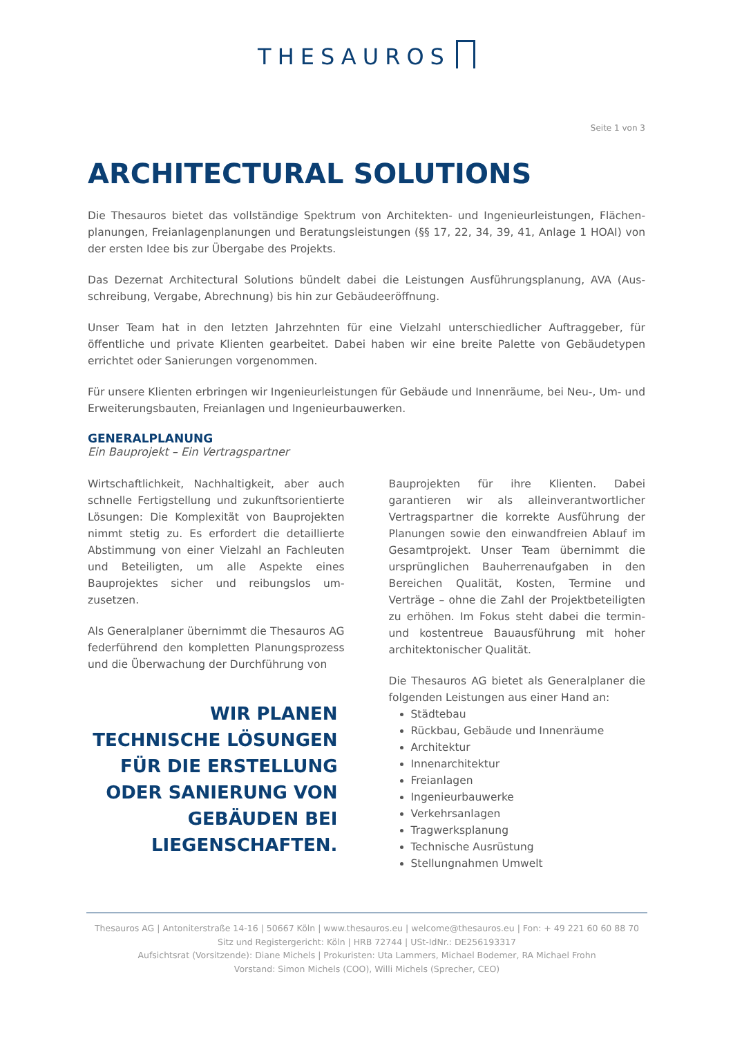THESAUROS
Seite 1 von 3
ARCHITECTURAL SOLUTIONS
Die Thesauros bietet das vollständige Spektrum von Architekten- und Ingenieurleistungen, Flächen­planungen, Freianlagenplanungen und Beratungsleistungen (§§ 17, 22, 34, 39, 41, Anlage 1 HOAI) von der ersten Idee bis zur Übergabe des Projekts.
Das Dezernat Architectural Solutions bündelt dabei die Leistungen Ausführungsplanung, AVA (Aus­schreibung, Vergabe, Abrechnung) bis hin zur Gebäudeeröffnung.
Unser Team hat in den letzten Jahrzehnten für eine Vielzahl unterschiedlicher Auftraggeber, für öffentliche und private Klienten gearbeitet. Dabei haben wir eine breite Palette von Gebäudetypen errichtet oder Sanierungen vorgenommen.
Für unsere Klienten erbringen wir Ingenieurleistungen für Gebäude und Innenräume, bei Neu-, Um- und Erweiterungsbauten, Freianlagen und Ingenieurbauwerken.
GENERALPLANUNG
Ein Bauprojekt – Ein Vertragspartner
Wirtschaftlichkeit, Nachhaltigkeit, aber auch schnelle Fertigstellung und zukunftsorientierte Lösungen: Die Komplexität von Bauprojekten nimmt stetig zu. Es erfordert die detaillierte Abstimmung von einer Vielzahl an Fachleuten und Beteiligten, um alle Aspekte eines Bauprojektes sicher und reibungslos um­zusetzen.
Als Generalplaner übernimmt die Thesauros AG federführend den kompletten Planungsprozess und die Überwachung der Durchführung von
WIR PLANEN TECHNISCHE LÖSUNGEN FÜR DIE ERSTELLUNG ODER SANIERUNG VON GEBÄUDEN BEI LIEGENSCHAFTEN.
Bauprojekten für ihre Klienten. Dabei garantieren wir als alleinverantwortlicher Vertragspartner die korrekte Ausführung der Planungen sowie den einwandfreien Ablauf im Gesamtprojekt. Unser Team übernimmt die ursprünglichen Bauherrenaufgaben in den Bereichen Qualität, Kosten, Termine und Verträge – ohne die Zahl der Projektbeteiligten zu erhöhen. Im Fokus steht dabei die termin- und kostentreue Bauausführung mit hoher architektonischer Qualität.
Die Thesauros AG bietet als Generalplaner die folgenden Leistungen aus einer Hand an:
Städtebau
Rückbau, Gebäude und Innenräume
Architektur
Innenarchitektur
Freianlagen
Ingenieurbauwerke
Verkehrsanlagen
Tragwerksplanung
Technische Ausrüstung
Stellungnahmen Umwelt
Thesauros AG | Antoniterstraße 14-16 | 50667 Köln | www.thesauros.eu | welcome@thesauros.eu | Fon: + 49 221 60 60 88 70
Sitz und Registergericht: Köln | HRB 72744 | USt-IdNr.: DE256193317
Aufsichtsrat (Vorsitzende): Diane Michels | Prokuristen: Uta Lammers, Michael Bodemer, RA Michael Frohn
Vorstand: Simon Michels (COO), Willi Michels (Sprecher, CEO)